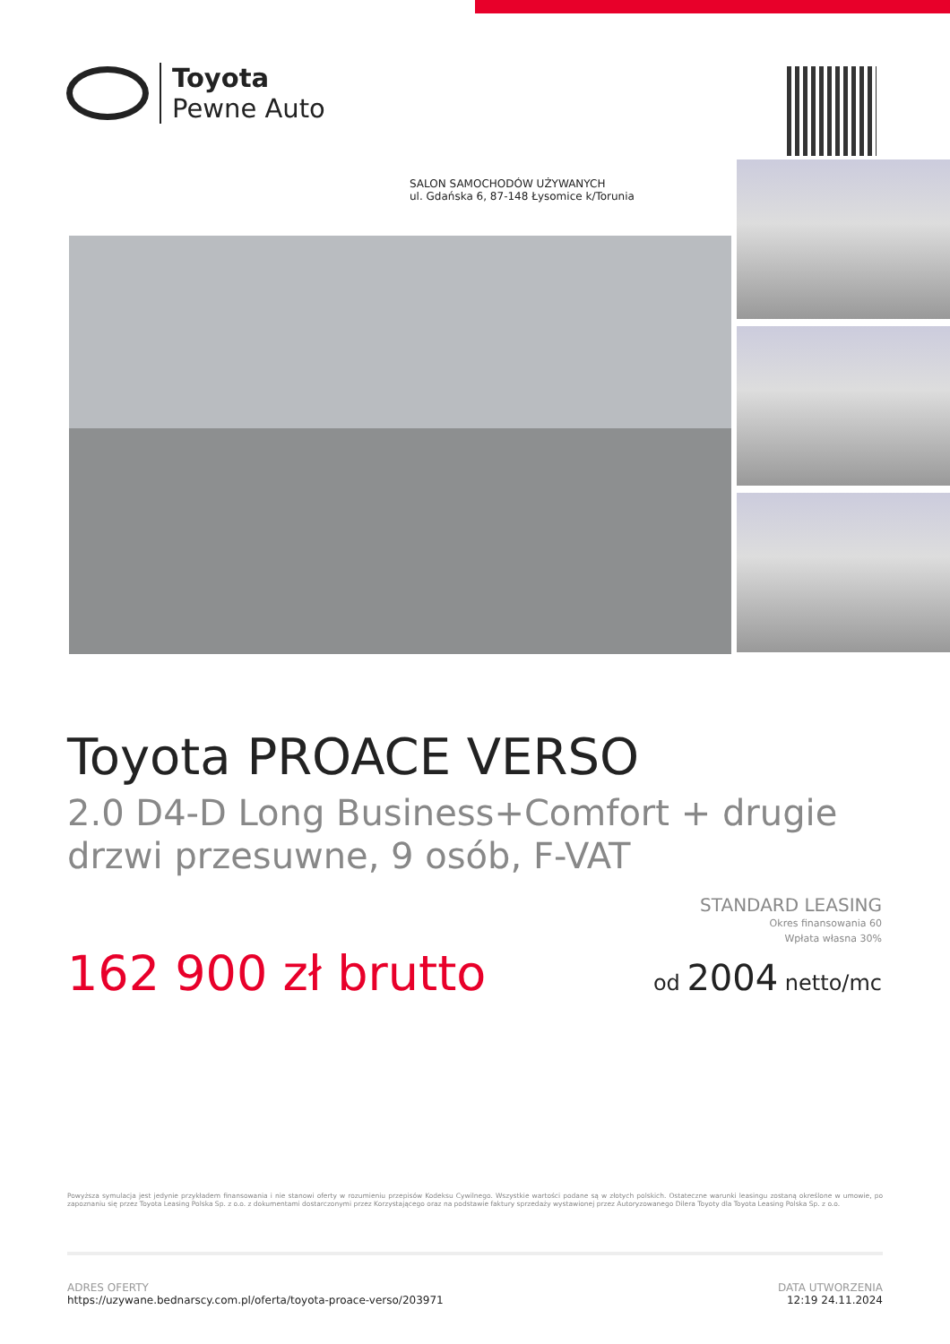Toyota
Pewne Auto
SALON SAMOCHODÓW UŻYWANYCH
ul. Gdańska 6, 87-148 Łysomice k/Torunia
Toyota PROACE VERSO
2.0 D4-D Long Business+Comfort + drugie drzwi przesuwne, 9 osób, F-VAT
162 900 zł brutto
STANDARD LEASING
Okres finansowania 60
Wpłata własna 30%
od 2004 netto/mc
Powyższa symulacja jest jedynie przykładem finansowania i nie stanowi oferty w rozumieniu przepisów Kodeksu Cywilnego. Wszystkie wartości podane są w złotych polskich. Ostateczne warunki leasingu zostaną określone w umowie, po zapoznaniu się przez Toyota Leasing Polska Sp. z o.o. z dokumentami dostarczonymi przez Korzystającego oraz na podstawie faktury sprzedaży wystawionej przez Autoryzowanego Dilera Toyoty dla Toyota Leasing Polska Sp. z o.o.
ADRES OFERTY
https://uzywane.bednarscy.com.pl/oferta/toyota-proace-verso/203971
DATA UTWORZENIA
12:19 24.11.2024